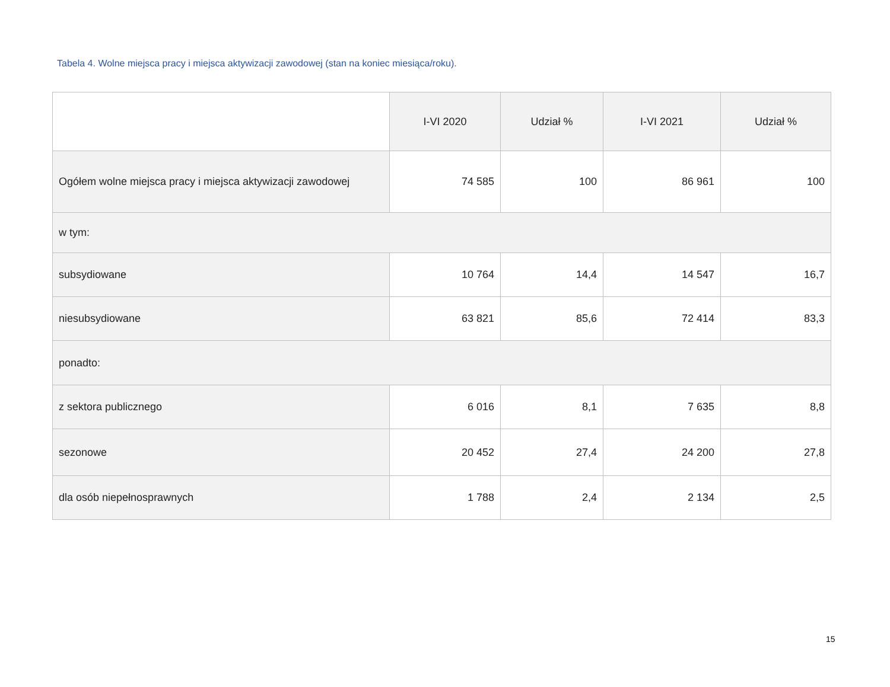Tabela 4. Wolne miejsca pracy i miejsca aktywizacji zawodowej (stan na koniec miesiąca/roku).
| | I-VI 2020 | Udział % | I-VI 2021 | Udział % |
| --- | --- | --- | --- | --- |
| Ogółem wolne miejsca pracy i miejsca aktywizacji zawodowej | 74 585 | 100 | 86 961 | 100 |
| w tym: | | | | |
| subsydiowane | 10 764 | 14,4 | 14 547 | 16,7 |
| niesubsydiowane | 63 821 | 85,6 | 72 414 | 83,3 |
| ponadto: | | | | |
| z sektora publicznego | 6 016 | 8,1 | 7 635 | 8,8 |
| sezonowe | 20 452 | 27,4 | 24 200 | 27,8 |
| dla osób niepełnosprawnych | 1 788 | 2,4 | 2 134 | 2,5 |
15